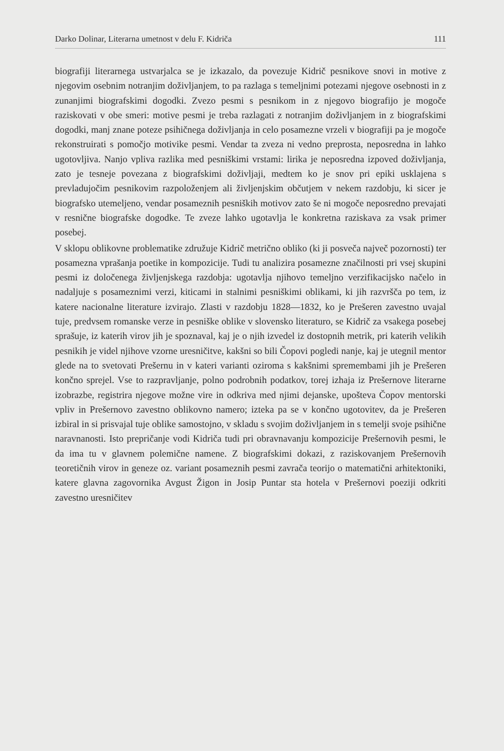Darko Dolinar, Literarna umetnost v delu F. Kidriča 111
biografiji literarnega ustvarjalca se je izkazalo, da povezuje Kidrič pesnikove snovi in motive z njegovim osebnim notranjim doživljanjem, to pa razlaga s temeljnimi potezami njegove osebnosti in z zunanjimi biografskimi dogodki. Zvezo pesmi s pesnikom in z njegovo biografijo je mogoče raziskovati v obe smeri: motive pesmi je treba razlagati z notranjim doživljanjem in z biografskimi dogodki, manj znane poteze psihičnega doživljanja in celo posamezne vrzeli v biografiji pa je mogoče rekonstruirati s pomočjo motivike pesmi. Vendar ta zveza ni vedno preprosta, neposredna in lahko ugotovljiva. Nanjo vpliva razlika med pesniškimi vrstami: lirika je neposredna izpoved doživljanja, zato je tesneje povezana z biografskimi doživljaji, medtem ko je snov pri epiki usklajena s prevladujočim pesnikovim razpoloženjem ali življenjskim občutjem v nekem razdobju, ki sicer je biografsko utemeljeno, vendar posameznih pesniških motivov zato še ni mogoče neposredno prevajati v resnične biografske dogodke. Te zveze lahko ugotavlja le konkretna raziskava za vsak primer posebej.
V sklopu oblikovne problematike združuje Kidrič metrično obliko (ki ji posveča največ pozornosti) ter posamezna vprašanja poetike in kompozicije. Tudi tu analizira posamezne značilnosti pri vsej skupini pesmi iz določenega življenjskega razdobja: ugotavlja njihovo temeljno verzifikacijsko načelo in nadaljuje s posameznimi verzi, kiticami in stalnimi pesniškimi oblikami, ki jih razvršča po tem, iz katere nacionalne literature izvirajo. Zlasti v razdobju 1828—1832, ko je Prešeren zavestno uvajal tuje, predvsem romanske verze in pesniške oblike v slovensko literaturo, se Kidrič za vsakega posebej sprašuje, iz katerih virov jih je spoznaval, kaj je o njih izvedel iz dostopnih metrik, pri katerih velikih pesnikih je videl njihove vzorne uresničitve, kakšni so bili Čopovi pogledi nanje, kaj je utegnil mentor glede na to svetovati Prešernu in v kateri varianti oziroma s kakšnimi spremembami jih je Prešeren končno sprejel. Vse to razpravljanje, polno podrobnih podatkov, torej izhaja iz Prešernove literarne izobrazbe, registrira njegove možne vire in odkriva med njimi dejanske, upošteva Čopov mentorski vpliv in Prešernovo zavestno oblikovno namero; izteka pa se v končno ugotovitev, da je Prešeren izbiral in si prisvajal tuje oblike samostojno, v skladu s svojim doživljanjem in s temelji svoje psihične naravnanosti. Isto prepričanje vodi Kidriča tudi pri obravnavanju kompozicije Prešernovih pesmi, le da ima tu v glavnem polemične namene. Z biografskimi dokazi, z raziskovanjem Prešernovih teoretičnih virov in geneze oz. variant posameznih pesmi zavrača teorijo o matematični arhitektoniki, katere glavna zagovornika Avgust Žigon in Josip Puntar sta hotela v Prešernovi poeziji odkriti zavestno uresničitev